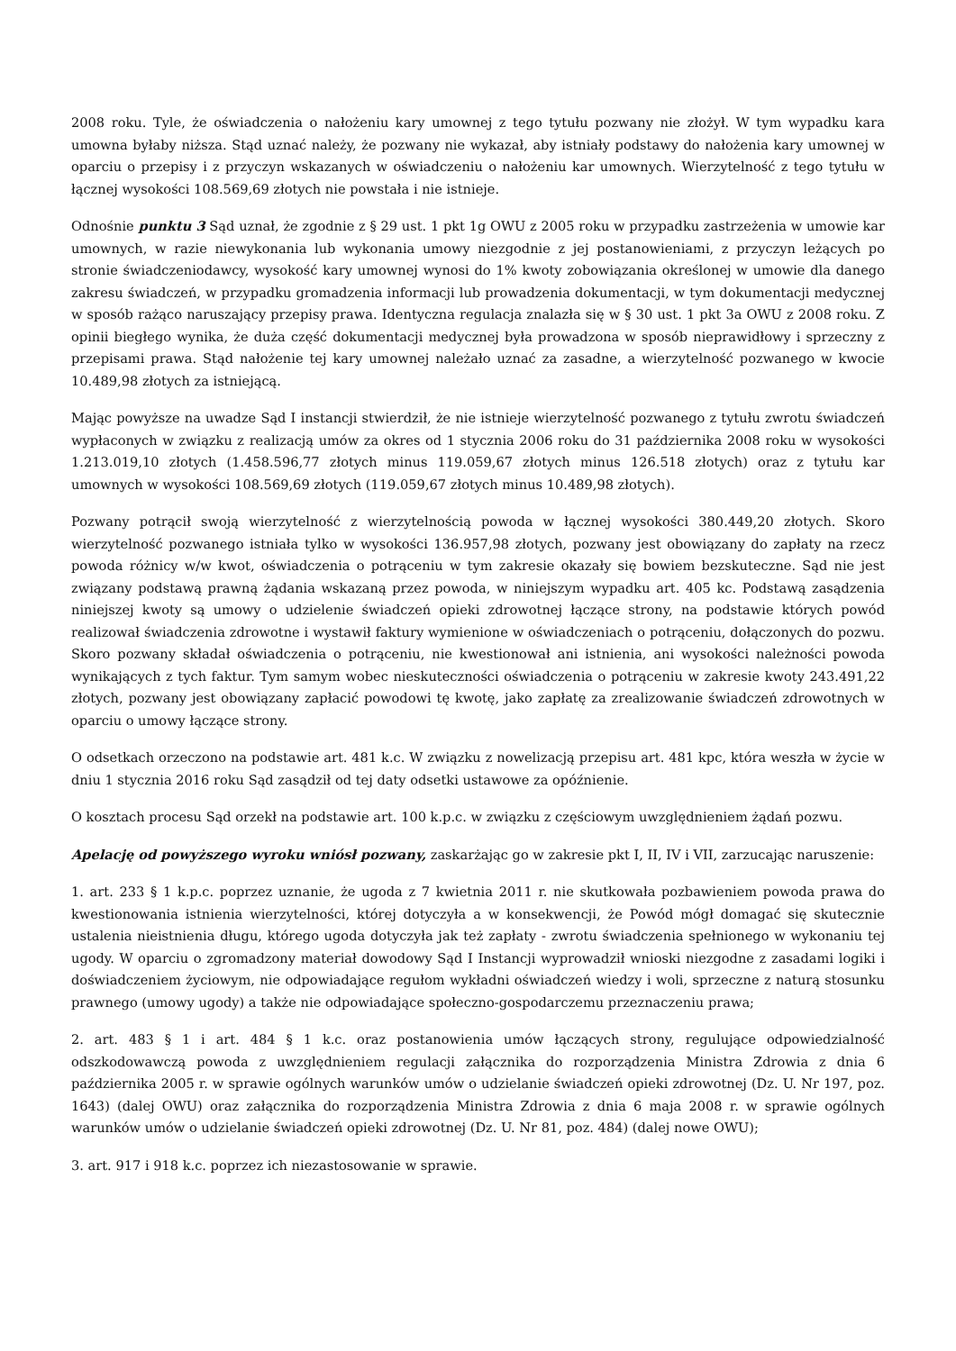2008 roku. Tyle, że oświadczenia o nałożeniu kary umownej z tego tytułu pozwany nie złożył. W tym wypadku kara umowna byłaby niższa. Stąd uznać należy, że pozwany nie wykazał, aby istniały podstawy do nałożenia kary umownej w oparciu o przepisy i z przyczyn wskazanych w oświadczeniu o nałożeniu kar umownych. Wierzytelność z tego tytułu w łącznej wysokości 108.569,69 złotych nie powstała i nie istnieje.
Odnośnie punktu 3 Sąd uznał, że zgodnie z § 29 ust. 1 pkt 1g OWU z 2005 roku w przypadku zastrzeżenia w umowie kar umownych, w razie niewykonania lub wykonania umowy niezgodnie z jej postanowieniami, z przyczyn leżących po stronie świadczeniodawcy, wysokość kary umownej wynosi do 1% kwoty zobowiązania określonej w umowie dla danego zakresu świadczeń, w przypadku gromadzenia informacji lub prowadzenia dokumentacji, w tym dokumentacji medycznej w sposób rażąco naruszający przepisy prawa. Identyczna regulacja znalazła się w § 30 ust. 1 pkt 3a OWU z 2008 roku. Z opinii biegłego wynika, że duża część dokumentacji medycznej była prowadzona w sposób nieprawidłowy i sprzeczny z przepisami prawa. Stąd nałożenie tej kary umownej należało uznać za zasadne, a wierzytelność pozwanego w kwocie 10.489,98 złotych za istniejącą.
Mając powyższe na uwadze Sąd I instancji stwierdził, że nie istnieje wierzytelność pozwanego z tytułu zwrotu świadczeń wypłaconych w związku z realizacją umów za okres od 1 stycznia 2006 roku do 31 października 2008 roku w wysokości 1.213.019,10 złotych (1.458.596,77 złotych minus 119.059,67 złotych minus 126.518 złotych) oraz z tytułu kar umownych w wysokości 108.569,69 złotych (119.059,67 złotych minus 10.489,98 złotych).
Pozwany potrącił swoją wierzytelność z wierzytelnością powoda w łącznej wysokości 380.449,20 złotych. Skoro wierzytelność pozwanego istniała tylko w wysokości 136.957,98 złotych, pozwany jest obowiązany do zapłaty na rzecz powoda różnicy w/w kwot, oświadczenia o potrąceniu w tym zakresie okazały się bowiem bezskuteczne. Sąd nie jest związany podstawą prawną żądania wskazaną przez powoda, w niniejszym wypadku art. 405 kc. Podstawą zasądzenia niniejszej kwoty są umowy o udzielenie świadczeń opieki zdrowotnej łączące strony, na podstawie których powód realizował świadczenia zdrowotne i wystawił faktury wymienione w oświadczeniach o potrąceniu, dołączonych do pozwu. Skoro pozwany składał oświadczenia o potrąceniu, nie kwestionował ani istnienia, ani wysokości należności powoda wynikających z tych faktur. Tym samym wobec nieskuteczności oświadczenia o potrąceniu w zakresie kwoty 243.491,22 złotych, pozwany jest obowiązany zapłacić powodowi tę kwotę, jako zapłatę za zrealizowanie świadczeń zdrowotnych w oparciu o umowy łączące strony.
O odsetkach orzeczono na podstawie art. 481 k.c. W związku z nowelizacją przepisu art. 481 kpc, która weszła w życie w dniu 1 stycznia 2016 roku Sąd zasądził od tej daty odsetki ustawowe za opóźnienie.
O kosztach procesu Sąd orzekł na podstawie art. 100 k.p.c. w związku z częściowym uwzględnieniem żądań pozwu.
Apelację od powyższego wyroku wniósł pozwany, zaskarżając go w zakresie pkt I, II, IV i VII, zarzucając naruszenie:
1. art. 233 § 1 k.p.c. poprzez uznanie, że ugoda z 7 kwietnia 2011 r. nie skutkowała pozbawieniem powoda prawa do kwestionowania istnienia wierzytelności, której dotyczyła a w konsekwencji, że Powód mógł domagać się skutecznie ustalenia nieistnienia długu, którego ugoda dotyczyła jak też zapłaty - zwrotu świadczenia spełnionego w wykonaniu tej ugody. W oparciu o zgromadzony materiał dowodowy Sąd I Instancji wyprowadził wnioski niezgodne z zasadami logiki i doświadczeniem życiowym, nie odpowiadające regułom wykładni oświadczeń wiedzy i woli, sprzeczne z naturą stosunku prawnego (umowy ugody) a także nie odpowiadające społeczno-gospodarczemu przeznaczeniu prawa;
2. art. 483 § 1 i art. 484 § 1 k.c. oraz postanowienia umów łączących strony, regulujące odpowiedzialność odszkodowawczą powoda z uwzględnieniem regulacji załącznika do rozporządzenia Ministra Zdrowia z dnia 6 października 2005 r. w sprawie ogólnych warunków umów o udzielanie świadczeń opieki zdrowotnej (Dz. U. Nr 197, poz. 1643) (dalej OWU) oraz załącznika do rozporządzenia Ministra Zdrowia z dnia 6 maja 2008 r. w sprawie ogólnych warunków umów o udzielanie świadczeń opieki zdrowotnej (Dz. U. Nr 81, poz. 484) (dalej nowe OWU);
3. art. 917 i 918 k.c. poprzez ich niezastosowanie w sprawie.